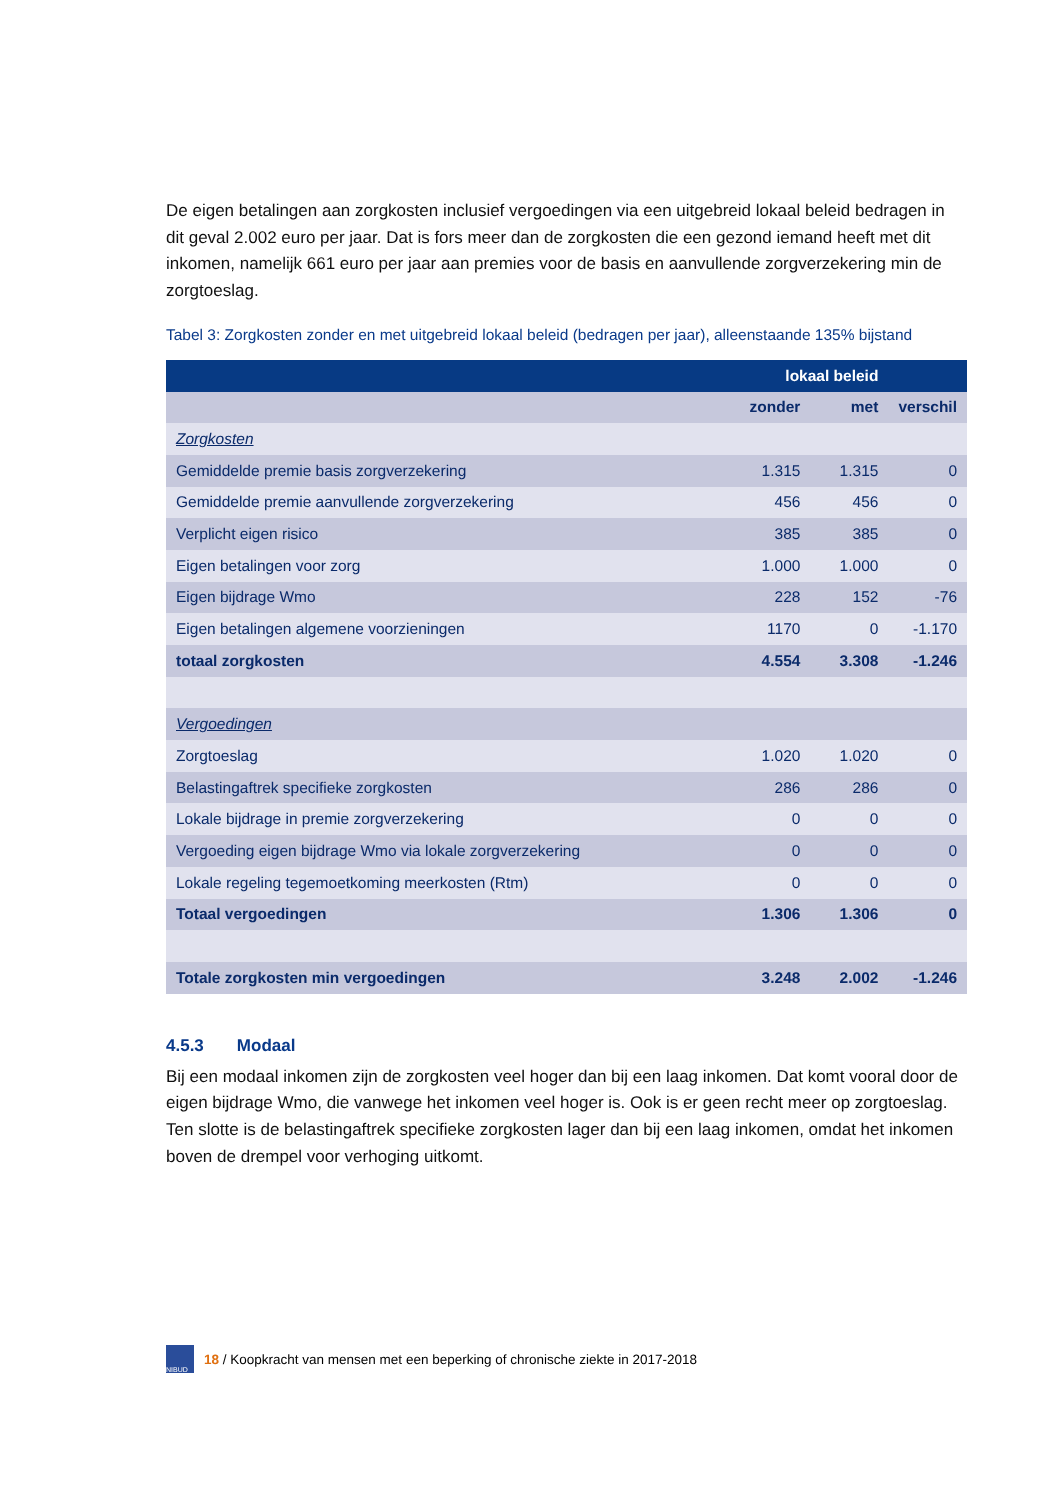De eigen betalingen aan zorgkosten inclusief vergoedingen via een uitgebreid lokaal beleid bedragen in dit geval 2.002 euro per jaar. Dat is fors meer dan de zorgkosten die een gezond iemand heeft met dit inkomen, namelijk 661 euro per jaar aan premies voor de basis en aanvullende zorgverzekering min de zorgtoeslag.
Tabel 3: Zorgkosten zonder en met uitgebreid lokaal beleid (bedragen per jaar), alleenstaande 135% bijstand
| | lokaal beleid | | |
| --- | --- | --- | --- |
| | zonder | met | verschil |
| Zorgkosten | | | |
| Gemiddelde premie basis zorgverzekering | 1.315 | 1.315 | 0 |
| Gemiddelde premie aanvullende zorgverzekering | 456 | 456 | 0 |
| Verplicht eigen risico | 385 | 385 | 0 |
| Eigen betalingen voor zorg | 1.000 | 1.000 | 0 |
| Eigen bijdrage Wmo | 228 | 152 | -76 |
| Eigen betalingen algemene voorzieningen | 1170 | 0 | -1.170 |
| totaal zorgkosten | 4.554 | 3.308 | -1.246 |
| Vergoedingen | | | |
| Zorgtoeslag | 1.020 | 1.020 | 0 |
| Belastingaftrek specifieke zorgkosten | 286 | 286 | 0 |
| Lokale bijdrage in premie zorgverzekering | 0 | 0 | 0 |
| Vergoeding eigen bijdrage Wmo via lokale zorgverzekering | 0 | 0 | 0 |
| Lokale regeling tegemoetkoming meerkosten (Rtm) | 0 | 0 | 0 |
| Totaal vergoedingen | 1.306 | 1.306 | 0 |
| Totale zorgkosten min vergoedingen | 3.248 | 2.002 | -1.246 |
4.5.3 Modaal
Bij een modaal inkomen zijn de zorgkosten veel hoger dan bij een laag inkomen. Dat komt vooral door de eigen bijdrage Wmo, die vanwege het inkomen veel hoger is. Ook is er geen recht meer op zorgtoeslag. Ten slotte is de belastingaftrek specifieke zorgkosten lager dan bij een laag inkomen, omdat het inkomen boven de drempel voor verhoging uitkomt.
NIBUD
18 / Koopkracht van mensen met een beperking of chronische ziekte in 2017-2018